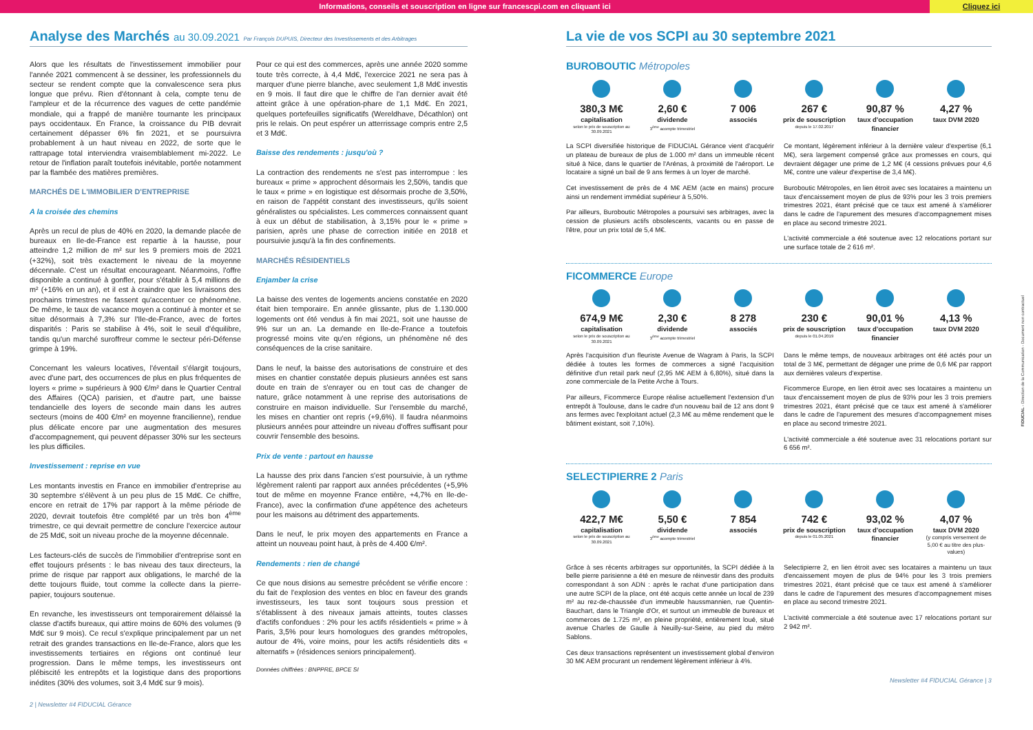Informations, conseils et souscription en ligne sur francescpi.com en cliquant ici
Cliquez ici
Analyse des Marchés au 30.09.2021 Par François DUPUIS, Directeur des Investissements et des Arbitrages
Alors que les résultats de l'investissement immobilier pour l'année 2021 commencent à se dessiner, les professionnels du secteur se rendent compte que la convalescence sera plus longue que prévu. Rien d'étonnant à cela, compte tenu de l'ampleur et de la récurrence des vagues de cette pandémie mondiale, qui a frappé de manière tournante les principaux pays occidentaux. En France, la croissance du PIB devrait certainement dépasser 6% fin 2021, et se poursuivra probablement à un haut niveau en 2022, de sorte que le rattrapage total interviendra vraisemblablement mi-2022. Le retour de l'inflation paraît toutefois inévitable, portée notamment par la flambée des matières premières.
MARCHÉS DE L'IMMOBILIER D'ENTREPRISE
A la croisée des chemins
Après un recul de plus de 40% en 2020, la demande placée de bureaux en Ile-de-France est repartie à la hausse, pour atteindre 1,2 million de m² sur les 9 premiers mois de 2021 (+32%), soit très exactement le niveau de la moyenne décennale. C'est un résultat encourageant. Néanmoins, l'offre disponible a continué à gonfler, pour s'établir à 5,4 millions de m² (+16% en un an), et il est à craindre que les livraisons des prochains trimestres ne fassent qu'accentuer ce phénomène. De même, le taux de vacance moyen a continué à monter et se situe désormais à 7,3% sur l'Ile-de-France, avec de fortes disparités : Paris se stabilise à 4%, soit le seuil d'équilibre, tandis qu'un marché suroffreur comme le secteur péri-Défense grimpe à 19%.
Concernant les valeurs locatives, l'éventail s'élargit toujours, avec d'une part, des occurrences de plus en plus fréquentes de loyers « prime » supérieurs à 900 €/m² dans le Quartier Central des Affaires (QCA) parisien, et d'autre part, une baisse tendancielle des loyers de seconde main dans les autres secteurs (moins de 400 €/m² en moyenne francilienne), rendue plus délicate encore par une augmentation des mesures d'accompagnement, qui peuvent dépasser 30% sur les secteurs les plus difficiles.
Investissement : reprise en vue
Les montants investis en France en immobilier d'entreprise au 30 septembre s'élèvent à un peu plus de 15 Md€. Ce chiffre, encore en retrait de 17% par rapport à la même période de 2020, devrait toutefois être complété par un très bon 4<sup>ème</sup> trimestre, ce qui devrait permettre de conclure l'exercice autour de 25 Md€, soit un niveau proche de la moyenne décennale.
Les facteurs-clés de succès de l'immobilier d'entreprise sont en effet toujours présents : le bas niveau des taux directeurs, la prime de risque par rapport aux obligations, le marché de la dette toujours fluide, tout comme la collecte dans la pierre-papier, toujours soutenue.
En revanche, les investisseurs ont temporairement délaissé la classe d'actifs bureaux, qui attire moins de 60% des volumes (9 Md€ sur 9 mois). Ce recul s'explique principalement par un net retrait des grandes transactions en Ile-de-France, alors que les investissements tertiaires en régions ont continué leur progression. Dans le même temps, les investisseurs ont plébiscité les entrepôts et la logistique dans des proportions inédites (30% des volumes, soit 3,4 Md€ sur 9 mois).
Pour ce qui est des commerces, après une année 2020 somme toute très correcte, à 4,4 Md€, l'exercice 2021 ne sera pas à marquer d'une pierre blanche, avec seulement 1,8 Md€ investis en 9 mois. Il faut dire que le chiffre de l'an dernier avait été atteint grâce à une opération-phare de 1,1 Md€. En 2021, quelques portefeuilles significatifs (Wereldhave, Décathlon) ont pris le relais. On peut espérer un atterrissage compris entre 2,5 et 3 Md€.
Baisse des rendements : jusqu'où ?
La contraction des rendements ne s'est pas interrompue : les bureaux « prime » approchent désormais les 2,50%, tandis que le taux « prime » en logistique est désormais proche de 3,50%, en raison de l'appétit constant des investisseurs, qu'ils soient généralistes ou spécialistes. Les commerces connaissent quant à eux un début de stabilisation, à 3,15% pour le « prime » parisien, après une phase de correction initiée en 2018 et poursuivie jusqu'à la fin des confinements.
MARCHÉS RÉSIDENTIELS
Enjamber la crise
La baisse des ventes de logements anciens constatée en 2020 était bien temporaire. En année glissante, plus de 1.130.000 logements ont été vendus à fin mai 2021, soit une hausse de 9% sur un an. La demande en Ile-de-France a toutefois progressé moins vite qu'en régions, un phénomène né des conséquences de la crise sanitaire.
Dans le neuf, la baisse des autorisations de construire et des mises en chantier constatée depuis plusieurs années est sans doute en train de s'enrayer ou en tout cas de changer de nature, grâce notamment à une reprise des autorisations de construire en maison individuelle. Sur l'ensemble du marché, les mises en chantier ont repris (+9,6%). Il faudra néanmoins plusieurs années pour atteindre un niveau d'offres suffisant pour couvrir l'ensemble des besoins.
Prix de vente : partout en hausse
La hausse des prix dans l'ancien s'est poursuivie, à un rythme légèrement ralenti par rapport aux années précédentes (+5,9% tout de même en moyenne France entière, +4,7% en Ile-de-France), avec la confirmation d'une appétence des acheteurs pour les maisons au détriment des appartements.
Dans le neuf, le prix moyen des appartements en France a atteint un nouveau point haut, à près de 4.400 €/m².
Rendements : rien de changé
Ce que nous disions au semestre précédent se vérifie encore : du fait de l'explosion des ventes en bloc en faveur des grands investisseurs, les taux sont toujours sous pression et s'établissent à des niveaux jamais atteints, toutes classes d'actifs confondues : 2% pour les actifs résidentiels « prime » à Paris, 3,5% pour leurs homologues des grandes métropoles, autour de 4%, voire moins, pour les actifs résidentiels dits « alternatifs » (résidences seniors principalement).
Données chiffrées : BNPPRE, BPCE SI
2 | Newsletter #4 FIDUCIAL Gérance
La vie de vos SCPI au 30 septembre 2021
BUROBOUTIC Métropoles
380,3 M€
capitalisation
selon le prix de souscription au 30.09.2021
2,60 €
dividende
3<sup>ème</sup> acompte trimestriel
7 006
associés
267 €
prix de souscription
depuis le 17.02.2017
90,87 %
taux d'occupation financier
4,27 %
taux DVM 2020
La SCPI diversifiée historique de FIDUCIAL Gérance vient d'acquérir un plateau de bureaux de plus de 1.000 m² dans un immeuble récent situé à Nice, dans le quartier de l'Arénas, à proximité de l'aéroport. Le locataire a signé un bail de 9 ans fermes à un loyer de marché.
Cet investissement de près de 4 M€ AEM (acte en mains) procure ainsi un rendement immédiat supérieur à 5,50%.
Par ailleurs, Buroboutic Métropoles a poursuivi ses arbitrages, avec la cession de plusieurs actifs obsolescents, vacants ou en passe de l'être, pour un prix total de 5,4 M€.
Ce montant, légèrement inférieur à la dernière valeur d'expertise (6,1 M€), sera largement compensé grâce aux promesses en cours, qui devraient dégager une prime de 1,2 M€ (4 cessions prévues pour 4,6 M€, contre une valeur d'expertise de 3,4 M€).
Buroboutic Métropoles, en lien étroit avec ses locataires a maintenu un taux d'encaissement moyen de plus de 93% pour les 3 trois premiers trimestres 2021, étant précisé que ce taux est amené à s'améliorer dans le cadre de l'apurement des mesures d'accompagnement mises en place au second trimestre 2021.
L'activité commerciale a été soutenue avec 12 relocations portant sur une surface totale de 2 616 m².
FICOMMERCE Europe
674,9 M€
capitalisation
selon le prix de souscription au 30.09.2021
2,30 €
dividende
3<sup>ème</sup> acompte trimestriel
8 278
associés
230 €
prix de souscription
depuis le 01.04.2019
90,01 %
taux d'occupation financier
4,13 %
taux DVM 2020
Après l'acquisition d'un fleuriste Avenue de Wagram à Paris, la SCPI dédiée à toutes les formes de commerces a signé l'acquisition définitive d'un retail park neuf (2,95 M€ AEM à 6,80%), situé dans la zone commerciale de la Petite Arche à Tours.
Par ailleurs, Ficommerce Europe réalise actuellement l'extension d'un entrepôt à Toulouse, dans le cadre d'un nouveau bail de 12 ans dont 9 ans fermes avec l'exploitant actuel (2,3 M€ au même rendement que le bâtiment existant, soit 7,10%).
Dans le même temps, de nouveaux arbitrages ont été actés pour un total de 3 M€, permettant de dégager une prime de 0,6 M€ par rapport aux dernières valeurs d'expertise.
Ficommerce Europe, en lien étroit avec ses locataires a maintenu un taux d'encaissement moyen de plus de 93% pour les 3 trois premiers trimestres 2021, étant précisé que ce taux est amené à s'améliorer dans le cadre de l'apurement des mesures d'accompagnement mises en place au second trimestre 2021.
L'activité commerciale a été soutenue avec 31 relocations portant sur 6 656 m².
SELECTIPIERRE 2 Paris
422,7 M€
capitalisation
selon le prix de souscription au 30.09.2021
5,50 €
dividende
3<sup>ème</sup> acompte trimestriel
7 854
associés
742 €
prix de souscription
depuis le 01.05.2021
93,02 %
taux d'occupation financier
4,07 %
taux DVM 2020
(y compris versement de 5,00 € au titre des plus-values)
Grâce à ses récents arbitrages sur opportunités, la SCPI dédiée à la belle pierre parisienne a été en mesure de réinvestir dans des produits correspondant à son ADN : après le rachat d'une participation dans une autre SCPI de la place, ont été acquis cette année un local de 239 m² au rez-de-chaussée d'un immeuble haussmannien, rue Quentin-Bauchart, dans le Triangle d'Or, et surtout un immeuble de bureaux et commerces de 1.725 m², en pleine propriété, entièrement loué, situé avenue Charles de Gaulle à Neuilly-sur-Seine, au pied du métro Sablons.
Ces deux transactions représentent un investissement global d'environ 30 M€ AEM procurant un rendement légèrement inférieur à 4%.
Selectipierre 2, en lien étroit avec ses locataires a maintenu un taux d'encaissement moyen de plus de 94% pour les 3 trois premiers trimestres 2021, étant précisé que ce taux est amené à s'améliorer dans le cadre de l'apurement des mesures d'accompagnement mises en place au second trimestre 2021.
L'activité commerciale a été soutenue avec 17 relocations portant sur 2 942 m².
Newsletter #4 FIDUCIAL Gérance | 3
FIDUCIAL - Direction de la Communication - Document non contractuel